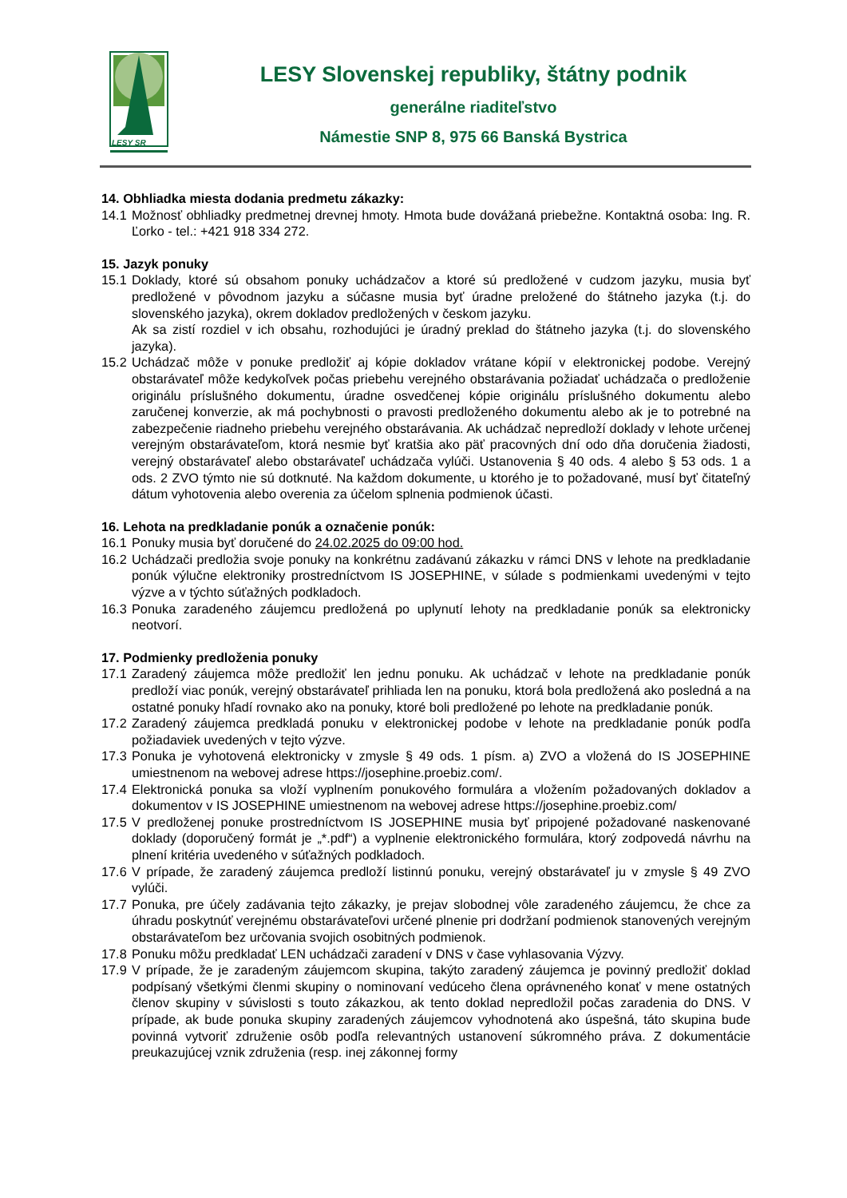LESY SR
LESY Slovenskej republiky, štátny podnik
generálne riaditeľstvo
Námestie SNP 8, 975 66 Banská Bystrica
14. Obhliadka miesta dodania predmetu zákazky:
14.1
Možnosť obhliadky predmetnej drevnej hmoty. Hmota bude dovážaná priebežne. Kontaktná osoba: Ing. R. Ľorko - tel.: +421 918 334 272.
15. Jazyk ponuky
15.1
Doklady, ktoré sú obsahom ponuky uchádzačov a ktoré sú predložené v cudzom jazyku, musia byť predložené v pôvodnom jazyku a súčasne musia byť úradne preložené do štátneho jazyka (t.j. do slovenského jazyka), okrem dokladov predložených v českom jazyku.
Ak sa zistí rozdiel v ich obsahu, rozhodujúci je úradný preklad do štátneho jazyka (t.j. do slovenského jazyka).
15.2
Uchádzač môže v ponuke predložiť aj kópie dokladov vrátane kópií v elektronickej podobe. Verejný obstarávateľ môže kedykoľvek počas priebehu verejného obstarávania požiadať uchádzača o predloženie originálu príslušného dokumentu, úradne osvedčenej kópie originálu príslušného dokumentu alebo zaručenej konverzie, ak má pochybnosti o pravosti predloženého dokumentu alebo ak je to potrebné na zabezpečenie riadneho priebehu verejného obstarávania. Ak uchádzač nepredloží doklady v lehote určenej verejným obstarávateľom, ktorá nesmie byť kratšia ako päť pracovných dní odo dňa doručenia žiadosti, verejný obstarávateľ alebo obstarávateľ uchádzača vylúči. Ustanovenia § 40 ods. 4 alebo § 53 ods. 1 a ods. 2 ZVO týmto nie sú dotknuté. Na každom dokumente, u ktorého je to požadované, musí byť čitateľný dátum vyhotovenia alebo overenia za účelom splnenia podmienok účasti.
16. Lehota na predkladanie ponúk a označenie ponúk:
16.1
Ponuky musia byť doručené do 24.02.2025 do 09:00 hod.
16.2
Uchádzači predložia svoje ponuky na konkrétnu zadávanú zákazku v rámci DNS v lehote na predkladanie ponúk výlučne elektroniky prostredníctvom IS JOSEPHINE, v súlade s podmienkami uvedenými v tejto výzve a v týchto súťažných podkladoch.
16.3
Ponuka zaradeného záujemcu predložená po uplynutí lehoty na predkladanie ponúk sa elektronicky neotvorí.
17. Podmienky predloženia ponuky
17.1
Zaradený záujemca môže predložiť len jednu ponuku. Ak uchádzač v lehote na predkladanie ponúk predloží viac ponúk, verejný obstarávateľ prihliada len na ponuku, ktorá bola predložená ako posledná a na ostatné ponuky hľadí rovnako ako na ponuky, ktoré boli predložené po lehote na predkladanie ponúk.
17.2
Zaradený záujemca predkladá ponuku v elektronickej podobe v lehote na predkladanie ponúk podľa požiadaviek uvedených v tejto výzve.
17.3
Ponuka je vyhotovená elektronicky v zmysle § 49 ods. 1 písm. a) ZVO a vložená do IS JOSEPHINE umiestnenom na webovej adrese https://josephine.proebiz.com/.
17.4
Elektronická ponuka sa vloží vyplnením ponukového formulára a vložením požadovaných dokladov a dokumentov v IS JOSEPHINE umiestnenom na webovej adrese https://josephine.proebiz.com/
17.5
V predloženej ponuke prostredníctvom IS JOSEPHINE musia byť pripojené požadované naskenované doklady (doporučený formát je „*.pdf“) a vyplnenie elektronického formulára, ktorý zodpovedá návrhu na plnení kritéria uvedeného v súťažných podkladoch.
17.6
V prípade, že zaradený záujemca predloží listinnú ponuku, verejný obstarávateľ ju v zmysle § 49 ZVO vylúči.
17.7
Ponuka, pre účely zadávania tejto zákazky, je prejav slobodnej vôle zaradeného záujemcu, že chce za úhradu poskytnúť verejnému obstarávateľovi určené plnenie pri dodržaní podmienok stanovených verejným obstarávateľom bez určovania svojich osobitných podmienok.
17.8
Ponuku môžu predkladať LEN uchádzači zaradení v DNS v čase vyhlasovania Výzvy.
17.9
V prípade, že je zaradeným záujemcom skupina, takýto zaradený záujemca je povinný predložiť doklad podpísaný všetkými členmi skupiny o nominovaní vedúceho člena oprávneného konať v mene ostatných členov skupiny v súvislosti s touto zákazkou, ak tento doklad nepredložil počas zaradenia do DNS. V prípade, ak bude ponuka skupiny zaradených záujemcov vyhodnotená ako úspešná, táto skupina bude povinná vytvoriť združenie osôb podľa relevantných ustanovení súkromného práva. Z dokumentácie preukazujúcej vznik združenia (resp. inej zákonnej formy